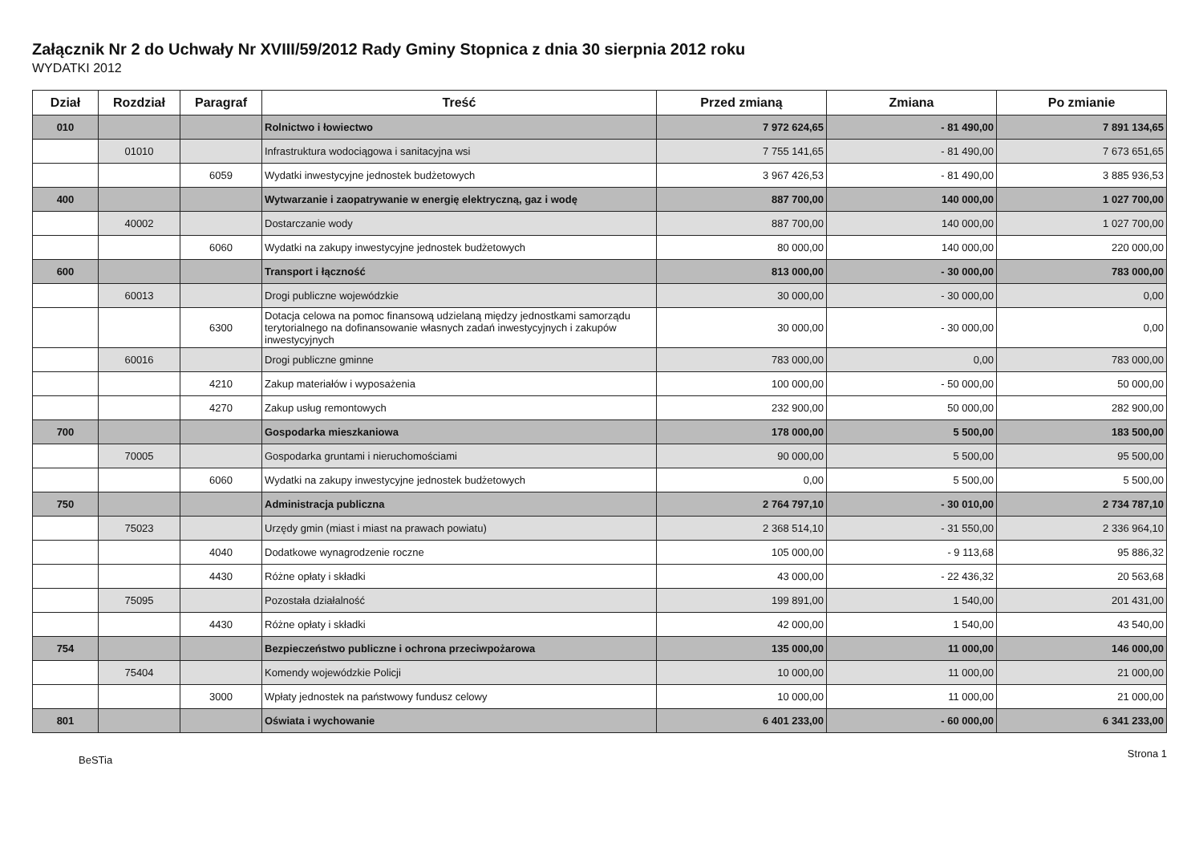Załącznik Nr 2 do Uchwały Nr XVIII/59/2012 Rady Gminy Stopnica z dnia 30 sierpnia 2012 roku
WYDATKI 2012
| Dział | Rozdział | Paragraf | Treść | Przed zmianą | Zmiana | Po zmianie |
| --- | --- | --- | --- | --- | --- | --- |
| 010 | | | Rolnictwo i łowiectwo | 7 972 624,65 | - 81 490,00 | 7 891 134,65 |
| | 01010 | | Infrastruktura wodociągowa i sanitacyjna wsi | 7 755 141,65 | - 81 490,00 | 7 673 651,65 |
| | | 6059 | Wydatki inwestycyjne jednostek budżetowych | 3 967 426,53 | - 81 490,00 | 3 885 936,53 |
| 400 | | | Wytwarzanie i zaopatrywanie w energię elektryczną, gaz i wodę | 887 700,00 | 140 000,00 | 1 027 700,00 |
| | 40002 | | Dostarczanie wody | 887 700,00 | 140 000,00 | 1 027 700,00 |
| | | 6060 | Wydatki na zakupy inwestycyjne jednostek budżetowych | 80 000,00 | 140 000,00 | 220 000,00 |
| 600 | | | Transport i łączność | 813 000,00 | - 30 000,00 | 783 000,00 |
| | 60013 | | Drogi publiczne wojewódzkie | 30 000,00 | - 30 000,00 | 0,00 |
| | | 6300 | Dotacja celowa na pomoc finansową udzielaną między jednostkami samorządu terytorialnego na dofinansowanie własnych zadań inwestycyjnych i zakupów inwestycyjnych | 30 000,00 | - 30 000,00 | 0,00 |
| | 60016 | | Drogi publiczne gminne | 783 000,00 | 0,00 | 783 000,00 |
| | | 4210 | Zakup materiałów i wyposażenia | 100 000,00 | - 50 000,00 | 50 000,00 |
| | | 4270 | Zakup usług remontowych | 232 900,00 | 50 000,00 | 282 900,00 |
| 700 | | | Gospodarka mieszkaniowa | 178 000,00 | 5 500,00 | 183 500,00 |
| | 70005 | | Gospodarka gruntami i nieruchomościami | 90 000,00 | 5 500,00 | 95 500,00 |
| | | 6060 | Wydatki na zakupy inwestycyjne jednostek budżetowych | 0,00 | 5 500,00 | 5 500,00 |
| 750 | | | Administracja publiczna | 2 764 797,10 | - 30 010,00 | 2 734 787,10 |
| | 75023 | | Urzędy gmin (miast i miast na prawach powiatu) | 2 368 514,10 | - 31 550,00 | 2 336 964,10 |
| | | 4040 | Dodatkowe wynagrodzenie roczne | 105 000,00 | - 9 113,68 | 95 886,32 |
| | | 4430 | Różne opłaty i składki | 43 000,00 | - 22 436,32 | 20 563,68 |
| | 75095 | | Pozostała działalność | 199 891,00 | 1 540,00 | 201 431,00 |
| | | 4430 | Różne opłaty i składki | 42 000,00 | 1 540,00 | 43 540,00 |
| 754 | | | Bezpieczeństwo publiczne i ochrona przeciwpożarowa | 135 000,00 | 11 000,00 | 146 000,00 |
| | 75404 | | Komendy wojewódzkie Policji | 10 000,00 | 11 000,00 | 21 000,00 |
| | | 3000 | Wpłaty jednostek na państwowy fundusz celowy | 10 000,00 | 11 000,00 | 21 000,00 |
| 801 | | | Oświata i wychowanie | 6 401 233,00 | - 60 000,00 | 6 341 233,00 |
BeSTia Strona 1